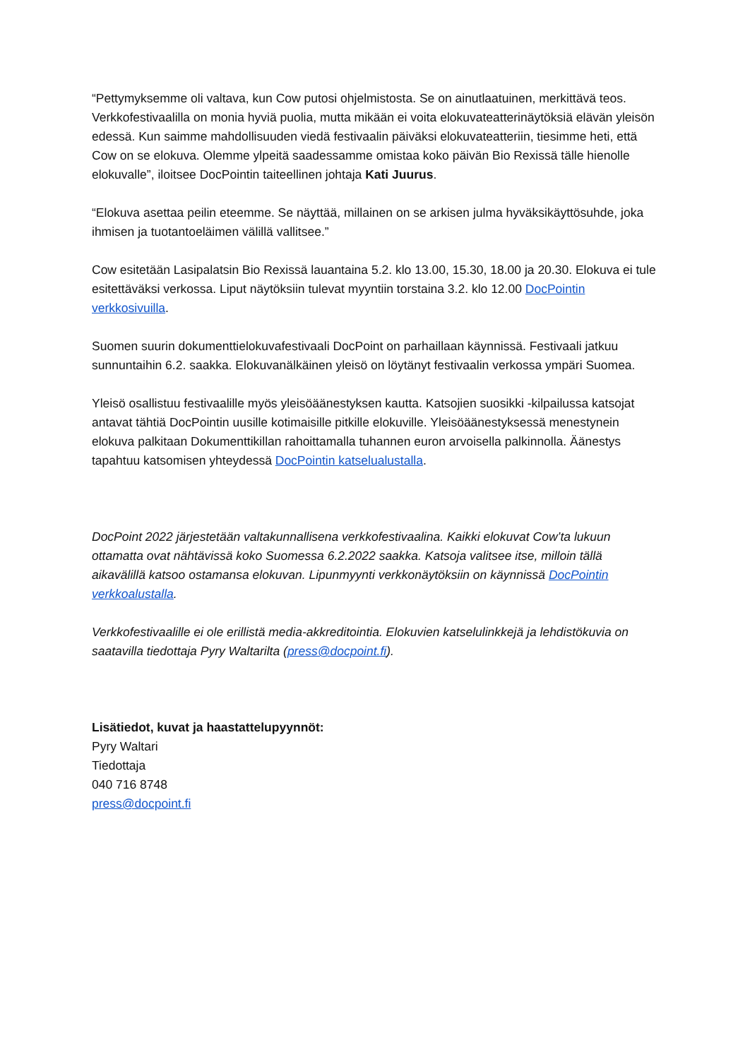“Pettymyksemme oli valtava, kun Cow putosi ohjelmistosta. Se on ainutlaatuinen, merkittävä teos. Verkkofestivaalilla on monia hyviä puolia, mutta mikään ei voita elokuvateatterinäytöksiä elävän yleisön edessä. Kun saimme mahdollisuuden viedä festivaalin päiväksi elokuvateatteriin, tiesimme heti, että Cow on se elokuva. Olemme ylpeitä saadessamme omistaa koko päivän Bio Rexissä tälle hienolle elokuvalle”, iloitsee DocPointin taiteellinen johtaja Kati Juurus.
“Elokuva asettaa peilin eteemme. Se näyttää, millainen on se arkisen julma hyväksikäyttösuhde, joka ihmisen ja tuotantoeläimen välillä vallitsee.”
Cow esitetään Lasipalatsin Bio Rexissä lauantaina 5.2. klo 13.00, 15.30, 18.00 ja 20.30. Elokuva ei tule esitettäväksi verkossa. Liput näytöksiin tulevat myyntiin torstaina 3.2. klo 12.00 DocPointin verkkosivuilla.
Suomen suurin dokumenttielokuvafestivaali DocPoint on parhaillaan käynnissä. Festivaali jatkuu sunnuntaihin 6.2. saakka. Elokuvanälkäinen yleisö on löytänyt festivaalin verkossa ympäri Suomea.
Yleisö osallistuu festivaalille myös yleisöäänestyksen kautta. Katsojien suosikki -kilpailussa katsojat antavat tähtiä DocPointin uusille kotimaisille pitkille elokuville. Yleisöäänestyksessä menestynein elokuva palkitaan Dokumenttikillan rahoittamalla tuhannen euron arvoisella palkinnolla. Äänestys tapahtuu katsomisen yhteydessä DocPointin katselualustalla.
DocPoint 2022 järjestetään valtakunnallisena verkkofestivaalina. Kaikki elokuvat Cow’ta lukuun ottamatta ovat nähtävissä koko Suomessa 6.2.2022 saakka. Katsoja valitsee itse, milloin tällä aikavälillä katsoo ostamansa elokuvan. Lipunmyynti verkkonäytöksiin on käynnissä DocPointin verkkoalustalla.
Verkkofestivaalille ei ole erillistä media-akkreditointia. Elokuvien katselulinkkejä ja lehdistökuvia on saatavilla tiedottaja Pyry Waltarilta (press@docpoint.fi).
Lisätiedot, kuvat ja haastattelupyynnöt:
Pyry Waltari
Tiedottaja
040 716 8748
press@docpoint.fi